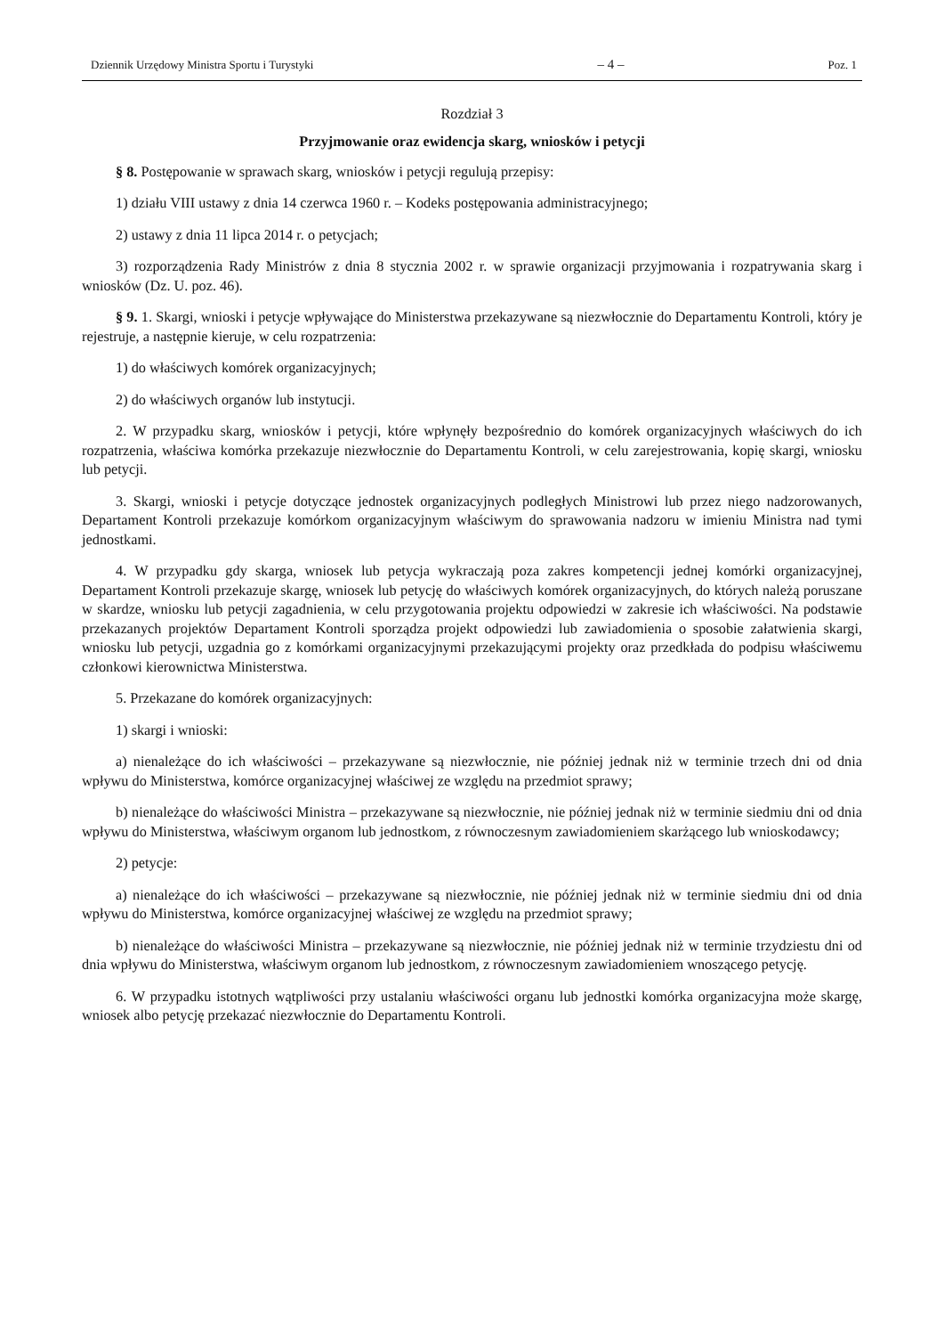Dziennik Urzędowy Ministra Sportu i Turystyki – 4 – Poz. 1
Rozdział 3
Przyjmowanie oraz ewidencja skarg, wniosków i petycji
§ 8. Postępowanie w sprawach skarg, wniosków i petycji regulują przepisy:
1) działu VIII ustawy z dnia 14 czerwca 1960 r. – Kodeks postępowania administracyjnego;
2) ustawy z dnia 11 lipca 2014 r. o petycjach;
3) rozporządzenia Rady Ministrów z dnia 8 stycznia 2002 r. w sprawie organizacji przyjmowania i rozpatrywania skarg i wniosków (Dz. U. poz. 46).
§ 9. 1. Skargi, wnioski i petycje wpływające do Ministerstwa przekazywane są niezwłocznie do Departamentu Kontroli, który je rejestruje, a następnie kieruje, w celu rozpatrzenia:
1) do właściwych komórek organizacyjnych;
2) do właściwych organów lub instytucji.
2. W przypadku skarg, wniosków i petycji, które wpłynęły bezpośrednio do komórek organizacyjnych właściwych do ich rozpatrzenia, właściwa komórka przekazuje niezwłocznie do Departamentu Kontroli, w celu zarejestrowania, kopię skargi, wniosku lub petycji.
3. Skargi, wnioski i petycje dotyczące jednostek organizacyjnych podległych Ministrowi lub przez niego nadzorowanych, Departament Kontroli przekazuje komórkom organizacyjnym właściwym do sprawowania nadzoru w imieniu Ministra nad tymi jednostkami.
4. W przypadku gdy skarga, wniosek lub petycja wykraczają poza zakres kompetencji jednej komórki organizacyjnej, Departament Kontroli przekazuje skargę, wniosek lub petycję do właściwych komórek organizacyjnych, do których należą poruszane w skardze, wniosku lub petycji zagadnienia, w celu przygotowania projektu odpowiedzi w zakresie ich właściwości. Na podstawie przekazanych projektów Departament Kontroli sporządza projekt odpowiedzi lub zawiadomienia o sposobie załatwienia skargi, wniosku lub petycji, uzgadnia go z komórkami organizacyjnymi przekazującymi projekty oraz przedkłada do podpisu właściwemu członkowi kierownictwa Ministerstwa.
5. Przekazane do komórek organizacyjnych:
1) skargi i wnioski:
a) nienależące do ich właściwości – przekazywane są niezwłocznie, nie później jednak niż w terminie trzech dni od dnia wpływu do Ministerstwa, komórce organizacyjnej właściwej ze względu na przedmiot sprawy;
b) nienależące do właściwości Ministra – przekazywane są niezwłocznie, nie później jednak niż w terminie siedmiu dni od dnia wpływu do Ministerstwa, właściwym organom lub jednostkom, z równoczesnym zawiadomieniem skarżącego lub wnioskodawcy;
2) petycje:
a) nienależące do ich właściwości – przekazywane są niezwłocznie, nie później jednak niż w terminie siedmiu dni od dnia wpływu do Ministerstwa, komórce organizacyjnej właściwej ze względu na przedmiot sprawy;
b) nienależące do właściwości Ministra – przekazywane są niezwłocznie, nie później jednak niż w terminie trzydziestu dni od dnia wpływu do Ministerstwa, właściwym organom lub jednostkom, z równoczesnym zawiadomieniem wnoszącego petycję.
6. W przypadku istotnych wątpliwości przy ustalaniu właściwości organu lub jednostki komórka organizacyjna może skargę, wniosek albo petycję przekazać niezwłocznie do Departamentu Kontroli.